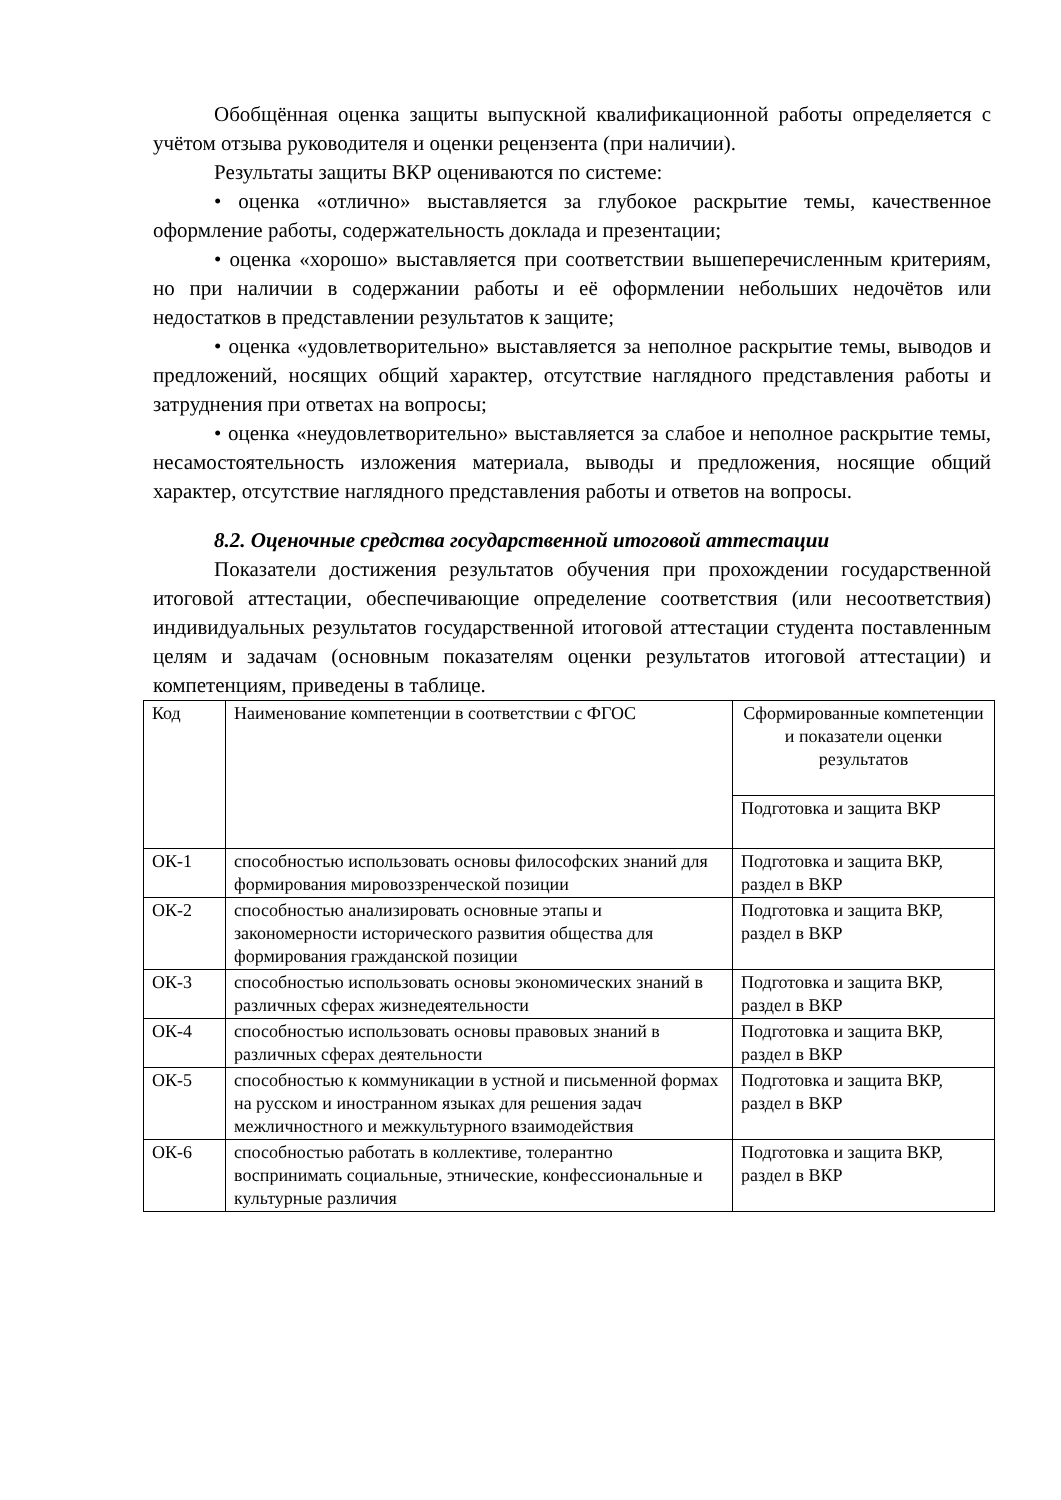Обобщённая оценка защиты выпускной квалификационной работы определяется с учётом отзыва руководителя и оценки рецензента (при наличии).
Результаты защиты ВКР оцениваются по системе:
• оценка «отлично» выставляется за глубокое раскрытие темы, качественное оформление работы, содержательность доклада и презентации;
• оценка «хорошо» выставляется при соответствии вышеперечисленным критериям, но при наличии в содержании работы и её оформлении небольших недочётов или недостатков в представлении результатов к защите;
• оценка «удовлетворительно» выставляется за неполное раскрытие темы, выводов и предложений, носящих общий характер, отсутствие наглядного представления работы и затруднения при ответах на вопросы;
• оценка «неудовлетворительно» выставляется за слабое и неполное раскрытие темы, несамостоятельность изложения материала, выводы и предложения, носящие общий характер, отсутствие наглядного представления работы и ответов на вопросы.
8.2. Оценочные средства государственной итоговой аттестации
Показатели достижения результатов обучения при прохождении государственной итоговой аттестации, обеспечивающие определение соответствия (или несоответствия) индивидуальных результатов государственной итоговой аттестации студента поставленным целям и задачам (основным показателям оценки результатов итоговой аттестации) и компетенциям, приведены в таблице.
| Код | Наименование компетенции в соответствии с ФГОС | Сформированные компетенции и показатели оценки результатов |
| | | Подготовка и защита ВКР |
| ОК-1 | способностью использовать основы философских знаний для формирования мировоззренческой позиции | Подготовка и защита ВКР, раздел в ВКР |
| ОК-2 | способностью анализировать основные этапы и закономерности исторического развития общества для формирования гражданской позиции | Подготовка и защита ВКР, раздел в ВКР |
| ОК-3 | способностью использовать основы экономических знаний в различных сферах жизнедеятельности | Подготовка и защита ВКР, раздел в ВКР |
| ОК-4 | способностью использовать основы правовых знаний в различных сферах деятельности | Подготовка и защита ВКР, раздел в ВКР |
| ОК-5 | способностью к коммуникации в устной и письменной формах на русском и иностранном языках для решения задач межличностного и межкультурного взаимодействия | Подготовка и защита ВКР, раздел в ВКР |
| ОК-6 | способностью работать в коллективе, толерантно воспринимать социальные, этнические, конфессиональные и культурные различия | Подготовка и защита ВКР, раздел в ВКР |